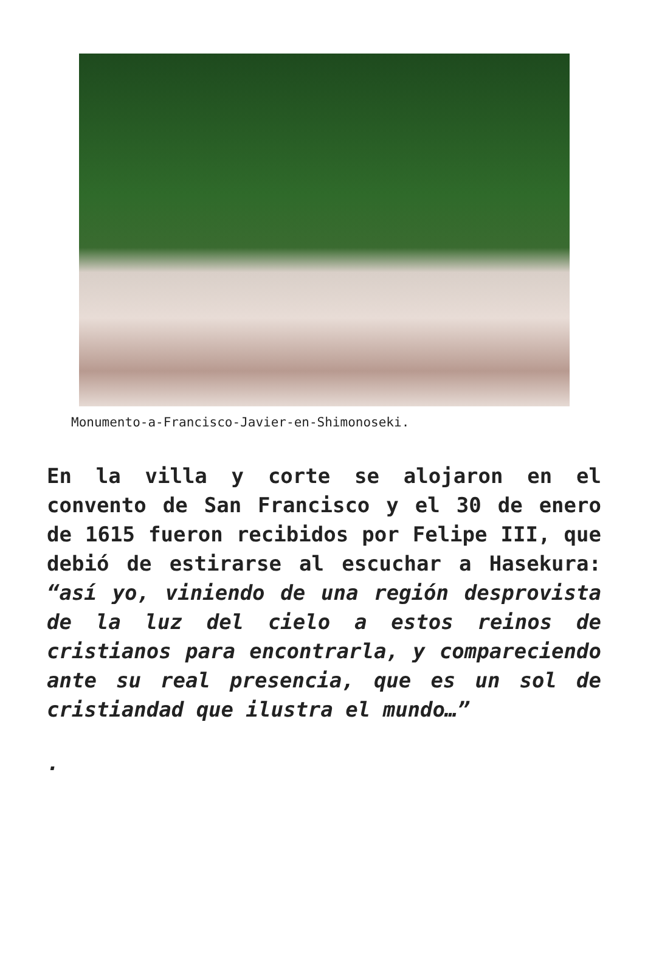Monumento-a-Francisco-Javier-en-Shimonoseki.
En la villa y corte se alojaron en el convento de San Francisco y el 30 de enero de 1615 fueron recibidos por Felipe III, que debió de estirarse al escuchar a Hasekura: “así yo, viniendo de una región desprovista de la luz del cielo a estos reinos de cristianos para encontrarla, y compareciendo ante su real presencia, que es un sol de cristiandad que ilustra el mundo…”
.